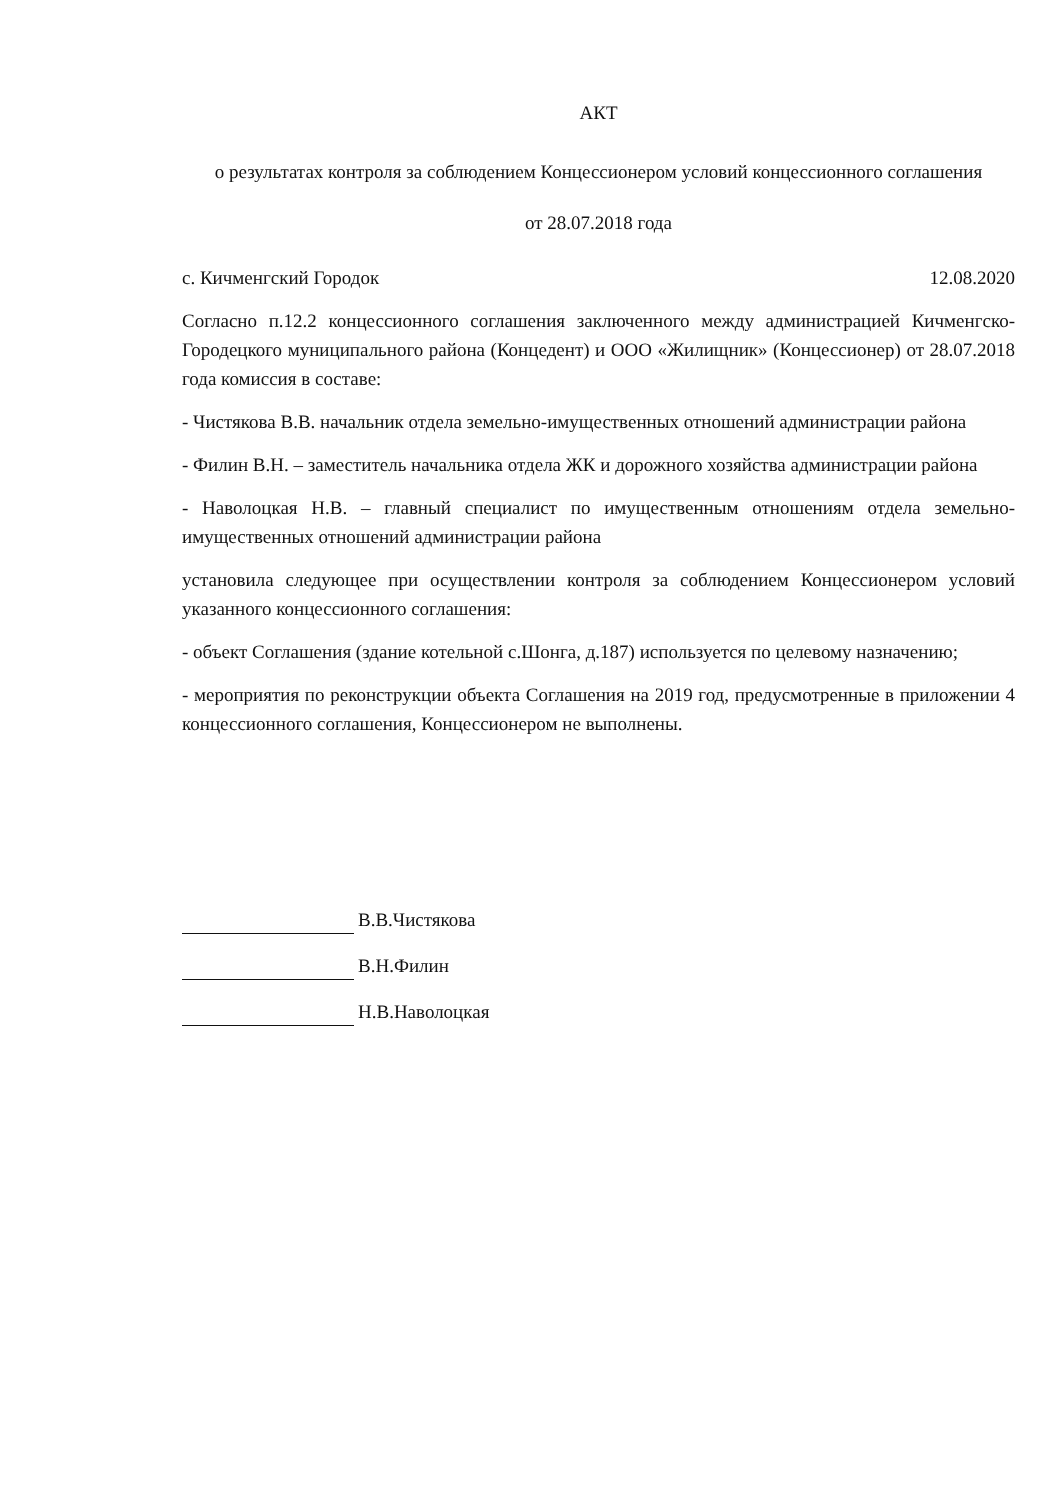АКТ
о результатах контроля за соблюдением Концессионером условий концессионного соглашения
от 28.07.2018 года
с. Кичменгский Городок 12.08.2020
Согласно п.12.2 концессионного соглашения заключенного между администрацией Кичменгско-Городецкого муниципального района (Концедент) и ООО «Жилищник» (Концессионер) от 28.07.2018 года комиссия в составе:
- Чистякова В.В. начальник отдела земельно-имущественных отношений администрации района
- Филин В.Н. – заместитель начальника отдела ЖК и дорожного хозяйства администрации района
- Наволоцкая Н.В. – главный специалист по имущественным отношениям отдела земельно-имущественных отношений администрации района
установила следующее при осуществлении контроля за соблюдением Концессионером условий указанного концессионного соглашения:
- объект Соглашения (здание котельной с.Шонга, д.187) используется по целевому назначению;
- мероприятия по реконструкции объекта Соглашения на 2019 год, предусмотренные в приложении 4 концессионного соглашения, Концессионером не выполнены.
В.В.Чистякова
В.Н.Филин
Н.В.Наволоцкая